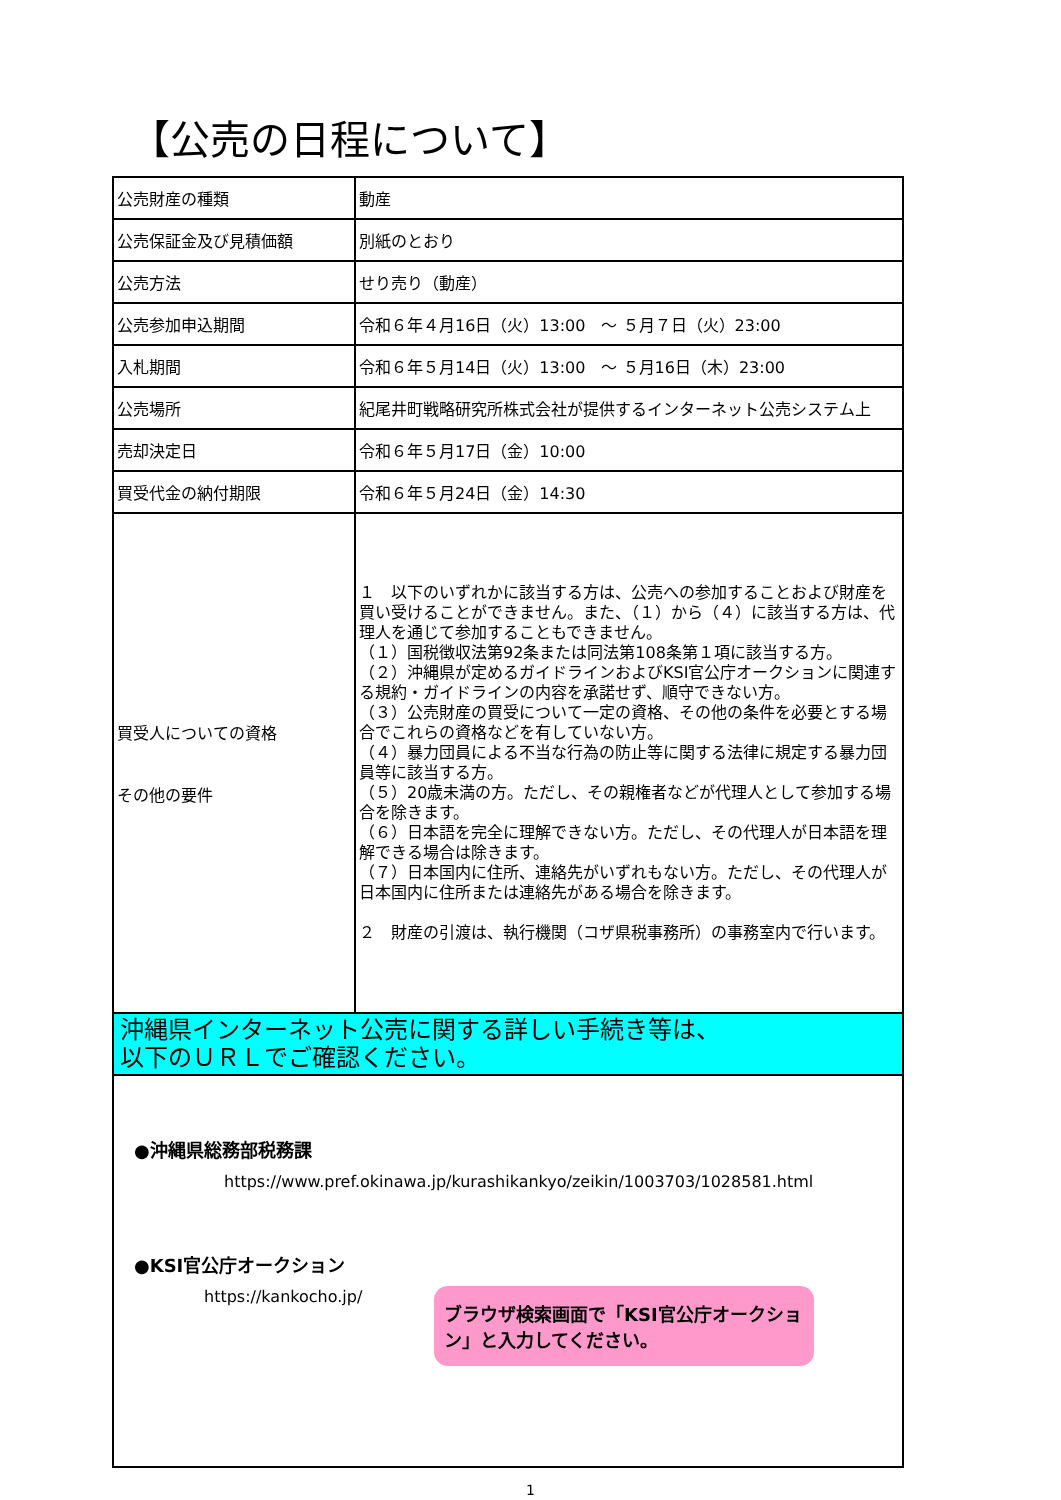【公売の日程について】
| 公売財産の種類 | 動産 |
| 公売保証金及び見積価額 | 別紙のとおり |
| 公売方法 | せり売り（動産） |
| 公売参加申込期間 | 令和６年４月16日（火）13:00 ～ ５月７日（火）23:00 |
| 入札期間 | 令和６年５月14日（火）13:00 ～ ５月16日（木）23:00 |
| 公売場所 | 紀尾井町戦略研究所株式会社が提供するインターネット公売システム上 |
| 売却決定日 | 令和６年５月17日（金）10:00 |
| 買受代金の納付期限 | 令和６年５月24日（金）14:30 |
| 買受人についての資格 その他の要件 | １ 以下のいずれかに該当する方は、公売への参加することおよび財産を買い受けることができません。また、（１）から（４）に該当する方は、代理人を通じて参加することもできません。 （１）国税徴収法第92条または同法第108条第１項に該当する方。 （２）沖縄県が定めるガイドラインおよびKSI官公庁オークションに関連する規約・ガイドラインの内容を承諾せず、順守できない方。 （３）公売財産の買受について一定の資格、その他の条件を必要とする場合でこれらの資格などを有していない方。 （４）暴力団員による不当な行為の防止等に関する法律に規定する暴力団員等に該当する方。 （５）20歳未満の方。ただし、その親権者などが代理人として参加する場合を除きます。 （６）日本語を完全に理解できない方。ただし、その代理人が日本語を理解できる場合は除きます。 （７）日本国内に住所、連絡先がいずれもない方。ただし、その代理人が日本国内に住所または連絡先がある場合を除きます。 ２ 財産の引渡は、執行機関（コザ県税事務所）の事務室内で行います。 |
| 沖縄県インターネット公売に関する詳しい手続き等は、 以下のＵＲＬでご確認ください。 | |
| ●沖縄県総務部税務課 https://www.pref.okinawa.jp/kurashikankyo/zeikin/1003703/1028581.html ●KSI官公庁オークション https://kankocho.jp/ ブラウザ検索画面で「KSI官公庁オークション」と入力してください。 | |
1